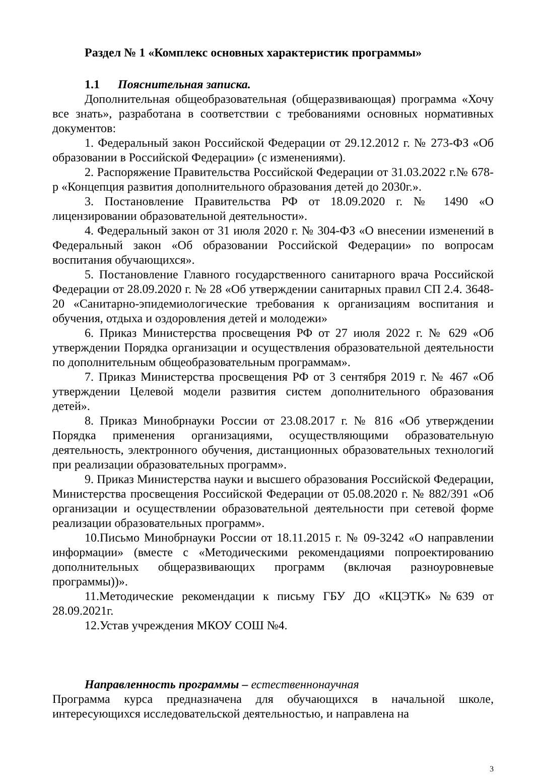Раздел № 1 «Комплекс основных характеристик программы»
1.1 Пояснительная записка.
Дополнительная общеобразовательная (общеразвивающая) программа «Хочу все знать», разработана в соответствии с требованиями основных нормативных документов:
1. Федеральный закон Российской Федерации от 29.12.2012 г. № 273-ФЗ «Об образовании в Российской Федерации» (с изменениями).
2. Распоряжение Правительства Российской Федерации от 31.03.2022 г.№ 678-р «Концепция развития дополнительного образования детей до 2030г.».
3. Постановление Правительства РФ от 18.09.2020 г. № 1490 «О лицензировании образовательной деятельности».
4. Федеральный закон от 31 июля 2020 г. № 304-ФЗ «О внесении изменений в Федеральный закон «Об образовании Российской Федерации» по вопросам воспитания обучающихся».
5. Постановление Главного государственного санитарного врача Российской Федерации от 28.09.2020 г. № 28 «Об утверждении санитарных правил СП 2.4. 3648-20 «Санитарно-эпидемиологические требования к организациям воспитания и обучения, отдыха и оздоровления детей и молодежи»
6. Приказ Министерства просвещения РФ от 27 июля 2022 г. № 629 «Об утверждении Порядка организации и осуществления образовательной деятельности по дополнительным общеобразовательным программам».
7. Приказ Министерства просвещения РФ от 3 сентября 2019 г. № 467 «Об утверждении Целевой модели развития систем дополнительного образования детей».
8. Приказ Минобрнауки России от 23.08.2017 г. № 816 «Об утверждении Порядка применения организациями, осуществляющими образовательную деятельность, электронного обучения, дистанционных образовательных технологий при реализации образовательных программ».
9. Приказ Министерства науки и высшего образования Российской Федерации, Министерства просвещения Российской Федерации от 05.08.2020 г. № 882/391 «Об организации и осуществлении образовательной деятельности при сетевой форме реализации образовательных программ».
10.Письмо Минобрнауки России от 18.11.2015 г. № 09-3242 «О направлении информации» (вместе с «Методическими рекомендациями попроектированию дополнительных общеразвивающих программ (включая разноуровневые программы))».
11.Методические рекомендации к письму ГБУ ДО «КЦЭТК» №639 от 28.09.2021г.
12.Устав учреждения МКОУ СОШ №4.
Направленность программы – естественнонаучная
Программа курса предназначена для обучающихся в начальной школе, интересующихся исследовательской деятельностью, и направлена на
3